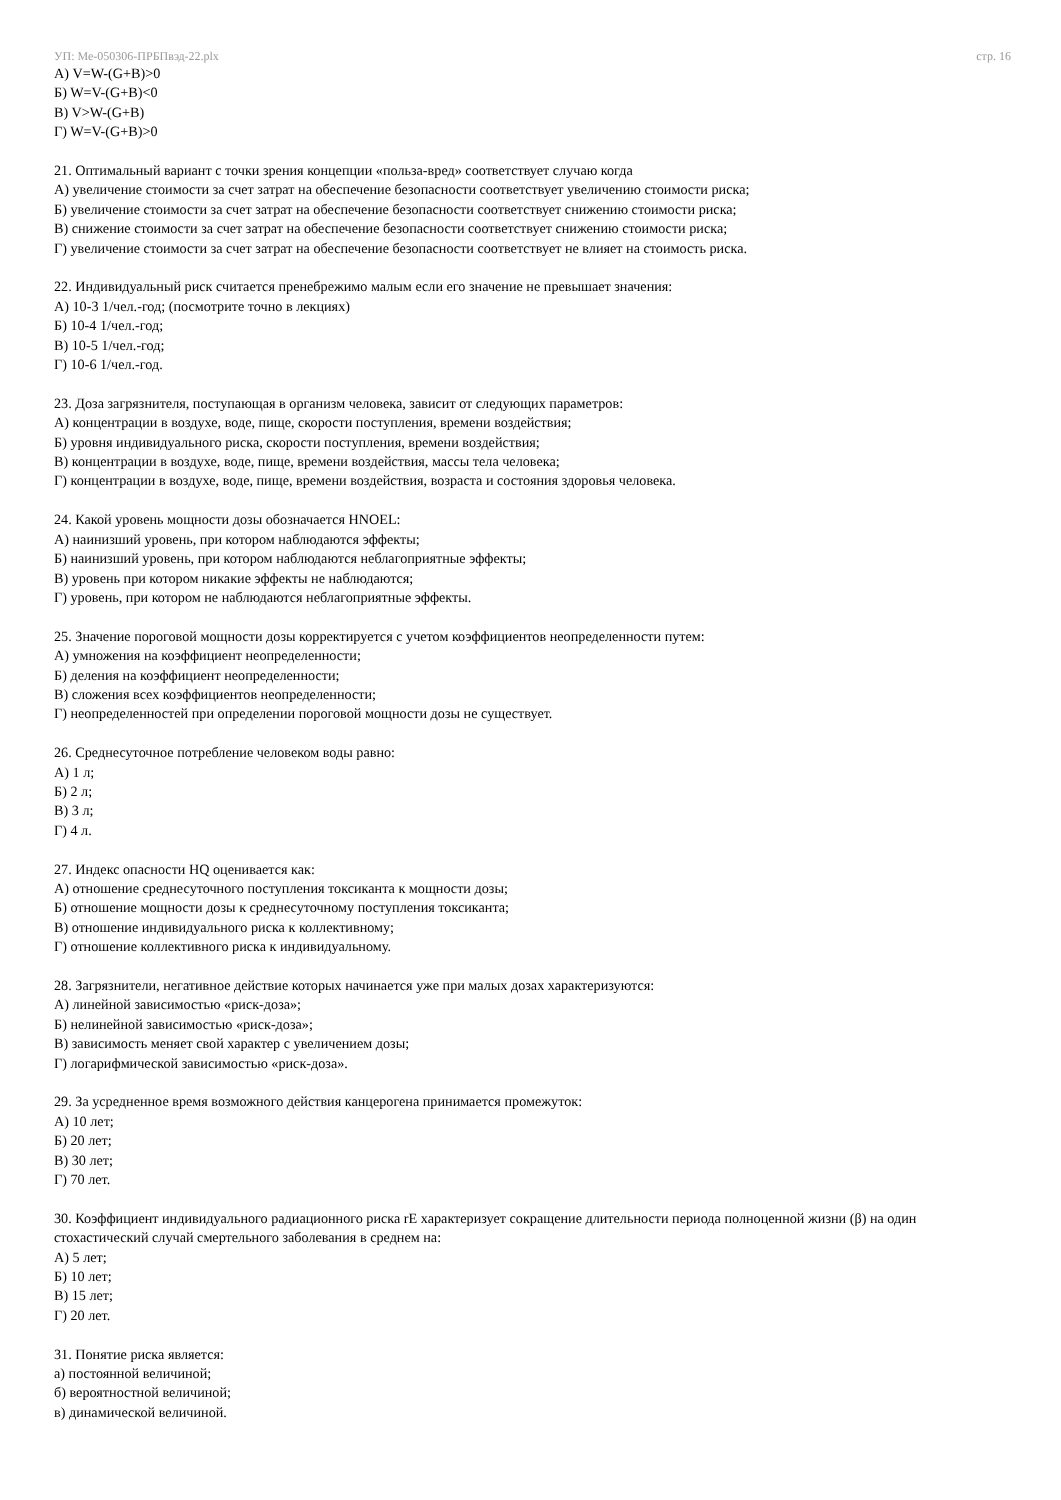УП: Ме-050306-ПРБПвэд-22.plx стр. 16
А) V=W-(G+B)>0
Б) W=V-(G+B)<0
В) V>W-(G+B)
Г) W=V-(G+B)>0
21. Оптимальный вариант с точки зрения концепции «польза-вред» соответствует случаю когда
А) увеличение стоимости за счет затрат на обеспечение безопасности соответствует увеличению стоимости риска;
Б) увеличение стоимости за счет затрат на обеспечение безопасности соответствует снижению стоимости риска;
В) снижение стоимости за счет затрат на обеспечение безопасности соответствует снижению стоимости риска;
Г) увеличение стоимости за счет затрат на обеспечение безопасности соответствует не влияет на стоимость риска.
22. Индивидуальный риск считается пренебрежимо малым если его значение не превышает значения:
А) 10-3 1/чел.-год; (посмотрите точно в лекциях)
Б) 10-4 1/чел.-год;
В) 10-5 1/чел.-год;
Г) 10-6 1/чел.-год.
23. Доза загрязнителя, поступающая в организм человека, зависит от следующих параметров:
А) концентрации в воздухе, воде, пище, скорости поступления, времени воздействия;
Б) уровня индивидуального риска, скорости поступления, времени воздействия;
В) концентрации в воздухе, воде, пище, времени воздействия, массы тела человека;
Г) концентрации в воздухе, воде, пище, времени воздействия, возраста и состояния здоровья человека.
24. Какой уровень мощности дозы обозначается HNOEL:
А) наинизший уровень, при котором наблюдаются эффекты;
Б) наинизший уровень, при котором наблюдаются неблагоприятные эффекты;
В) уровень при котором никакие эффекты не наблюдаются;
Г) уровень, при котором не наблюдаются неблагоприятные эффекты.
25. Значение пороговой мощности дозы корректируется с учетом коэффициентов неопределенности путем:
А) умножения на коэффициент неопределенности;
Б) деления на коэффициент неопределенности;
В) сложения всех коэффициентов неопределенности;
Г) неопределенностей при определении пороговой мощности дозы не существует.
26. Среднесуточное потребление человеком воды равно:
А) 1 л;
Б) 2 л;
В) 3 л;
Г) 4 л.
27. Индекс опасности HQ оценивается как:
А) отношение среднесуточного поступления токсиканта к мощности дозы;
Б) отношение мощности дозы к среднесуточному поступления токсиканта;
В) отношение индивидуального риска к коллективному;
Г) отношение коллективного риска к индивидуальному.
28. Загрязнители, негативное действие которых начинается уже при малых дозах характеризуются:
А) линейной зависимостью «риск-доза»;
Б) нелинейной зависимостью «риск-доза»;
В) зависимость меняет свой характер с увеличением дозы;
Г) логарифмической зависимостью «риск-доза».
29. За усредненное время возможного действия канцерогена принимается промежуток:
А) 10 лет;
Б) 20 лет;
В) 30 лет;
Г) 70 лет.
30. Коэффициент индивидуального радиационного риска rE характеризует сокращение длительности периода полноценной жизни (β) на один стохастический случай смертельного заболевания в среднем на:
А) 5 лет;
Б) 10 лет;
В) 15 лет;
Г) 20 лет.
31. Понятие риска является:
а) постоянной величиной;
б) вероятностной величиной;
в) динамической величиной.